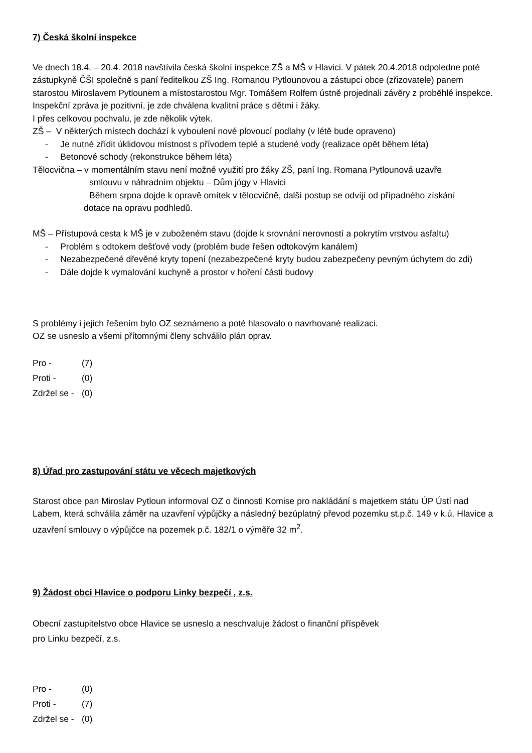7) Česká školní inspekce
Ve dnech 18.4. – 20.4. 2018 navštívila česká školní inspekce ZŠ a MŠ v Hlavici. V pátek 20.4.2018 odpoledne poté zástupkyně ČŠI společně s paní ředitelkou ZŠ Ing. Romanou Pytlounovou a zástupci obce (zřizovatele) panem starostou Miroslavem Pytlounem a místostarostou Mgr. Tomášem Rolfem ústně projednali závěry z proběhlé inspekce. Inspekční zpráva je pozitivní, je zde chválena kvalitní práce s dětmi i žáky.
I přes celkovou pochvalu, je zde několik výtek.
ZŠ – V některých místech dochází k vyboulení nové plovoucí podlahy (v létě bude opraveno)
- Je nutné zřídit úklidovou místnost s přívodem teplé a studené vody (realizace opět během léta)
- Betonové schody (rekonstrukce během léta)
Tělocvična – v momentálním stavu není možné využití pro žáky ZŠ, paní Ing. Romana Pytlounová uzavře
smlouvu v náhradním objektu – Dům jógy v Hlavici
Během srpna dojde k opravě omítek v tělocvičně, další postup se odvíjí od případného získání
dotace na opravu podhledů.
MŠ – Přístupová cesta k MŠ je v zuboženém stavu (dojde k srovnání nerovností a pokrytím vrstvou asfaltu)
- Problém s odtokem dešťové vody (problém bude řešen odtokovým kanálem)
- Nezabezpečené dřevěné kryty topení (nezabezpečené kryty budou zabezpečeny pevným úchytem do zdi)
- Dále dojde k vymalování kuchyně a prostor v hoření části budovy
S problémy i jejich řešením bylo OZ seznámeno a poté hlasovalo o navrhované realizaci.
OZ se usneslo a všemi přítomnými členy schválilo plán oprav.
Pro - (7)
Proti - (0)
Zdržel se - (0)
8) Úřad pro zastupování státu ve věcech majetkových
Starost obce pan Miroslav Pytloun informoval OZ o činnosti Komise pro nakládání s majetkem státu ÚP Ústí nad Labem, která schválila záměr na uzavření výpůjčky a následný bezúplatný převod pozemku st.p.č. 149 v k.ú. Hlavice a uzavření smlouvy o výpůjčce na pozemek p.č. 182/1 o výměře 32 m<sup>2</sup>.
9) Žádost obci Hlavice o podporu Linky bezpečí , z.s.
Obecní zastupitelstvo obce Hlavice se usneslo a neschvaluje žádost o finanční příspěvek
pro Linku bezpečí, z.s.
Pro - (0)
Proti - (7)
Zdržel se - (0)